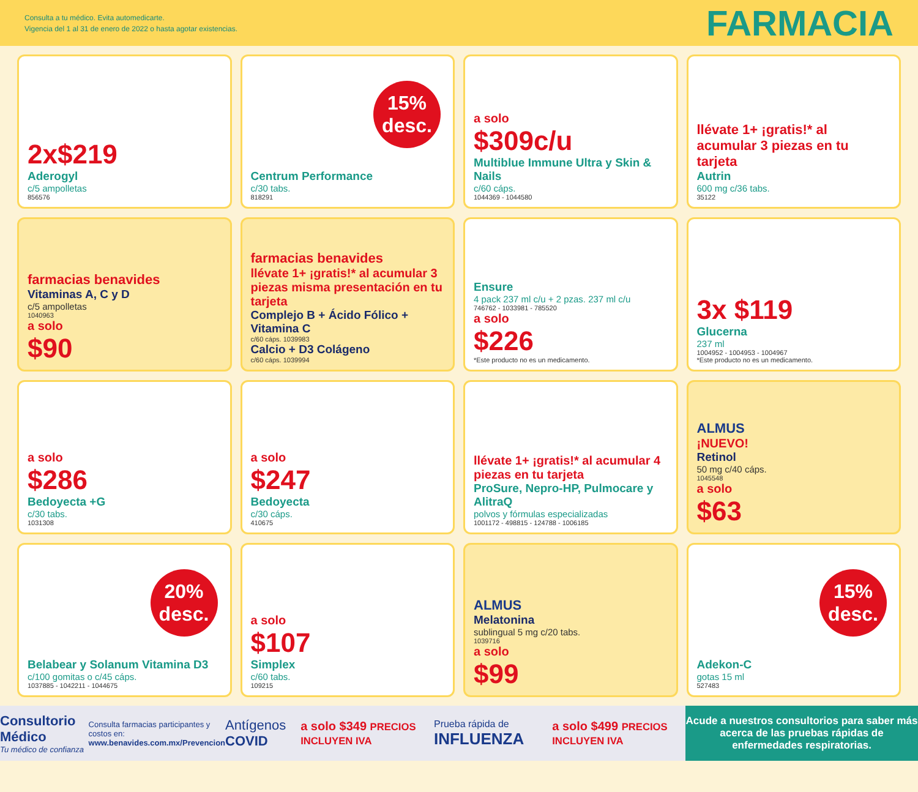Consulta a tu médico. Evita automedicarte.
Vigencia del 1 al 31 de enero de 2022 o hasta agotar existencias.
FARMACIA
2x$219
Aderogyl
c/5 ampolletas
856576
15% desc.
Centrum Performance
c/30 tabs.
818291
a solo
$309c/u
Multiblue Immune Ultra y Skin & Nails
c/60 cáps.
1044369 - 1044580
llévate 1+ ¡gratis!* al acumular 3 piezas en tu tarjeta
Autrin
600 mg c/36 tabs.
35122
farmacias benavides
Vitaminas A, C y D
c/5 ampolletas
1040963
a solo
$90
farmacias benavides
llévate 1+ ¡gratis!* al acumular 3 piezas misma presentación en tu tarjeta
Complejo B + Ácido Fólico + Vitamina C
c/60 cáps. 1039983
Calcio + D3 Colágeno
c/60 cáps. 1039994
Ensure
4 pack 237 ml c/u + 2 pzas. 237 ml c/u
746762 - 1033981 - 785520
a solo
$226
*Este producto no es un medicamento.
3x $119
Glucerna
237 ml
1004952 - 1004953 - 1004967
*Este producto no es un medicamento.
a solo
$286
Bedoyecta +G
c/30 tabs.
1031308
a solo
$247
Bedoyecta
c/30 cáps.
410675
llévate 1+ ¡gratis!* al acumular 4 piezas en tu tarjeta
ProSure, Nepro-HP, Pulmocare y AlitraQ
polvos y fórmulas especializadas
1001172 - 498815 - 124788 - 1006185
ALMUS
¡NUEVO!
Retinol
50 mg c/40 cáps.
1045548
a solo
$63
20% desc.
Belabear y Solanum Vitamina D3
c/100 gomitas o c/45 cáps.
1037885 - 1042211 - 1044675
a solo
$107
Simplex
c/60 tabs.
109215
ALMUS
Melatonina
sublingual 5 mg c/20 tabs.
1039716
a solo
$99
15% desc.
Adekon-C
gotas 15 ml
527483
Consultorio Médico
Tu médico de confianza
Consulta farmacias participantes y costos en:
www.benavides.com.mx/Prevencion
Antígenos COVID
a solo $349 PRECIOS INCLUYEN IVA
Prueba rápida de INFLUENZA
a solo $499 PRECIOS INCLUYEN IVA
Acude a nuestros consultorios para saber más acerca de las pruebas rápidas de enfermedades respiratorias.